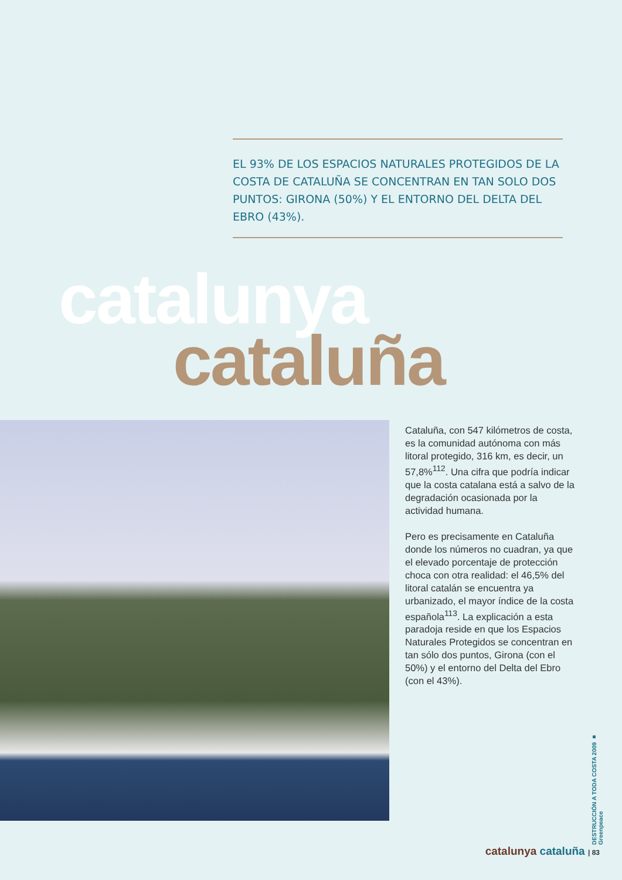EL 93% DE LOS ESPACIOS NATURALES PROTEGIDOS DE LA COSTA DE CATALUÑA SE CONCENTRAN EN TAN SOLO DOS PUNTOS: GIRONA (50%) Y EL ENTORNO DEL DELTA DEL EBRO (43%).
catalunya
cataluña
Cataluña, con 547 kilómetros de costa, es la comunidad autónoma con más litoral protegido, 316 km, es decir, un 57,8%<sup>112</sup>. Una cifra que podría indicar que la costa catalana está a salvo de la degradación ocasionada por la actividad humana.
Pero es precisamente en Cataluña donde los números no cuadran, ya que el elevado porcentaje de protección choca con otra realidad: el 46,5% del litoral catalán se encuentra ya urbanizado, el mayor índice de la costa española<sup>113</sup>. La explicación a esta paradoja reside en que los Espacios Naturales Protegidos se concentran en tan sólo dos puntos, Girona (con el 50%) y el entorno del Delta del Ebro (con el 43%).
DESTRUCCIÓN A TODA COSTA 2009 ■ Greenpeace
catalunya cataluña | 83